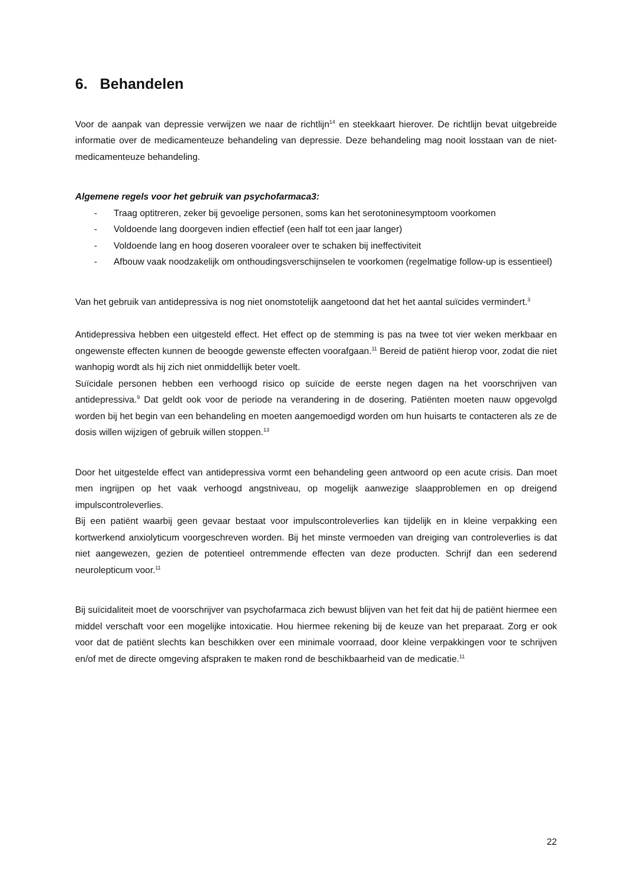6. Behandelen
Voor de aanpak van depressie verwijzen we naar de richtlijn<sup>14</sup> en steekkaart hierover. De richtlijn bevat uitgebreide informatie over de medicamenteuze behandeling van depressie. Deze behandeling mag nooit losstaan van de niet-medicamenteuze behandeling.
Algemene regels voor het gebruik van psychofarmaca3:
- Traag optitreren, zeker bij gevoelige personen, soms kan het serotoninesymptoom voorkomen
- Voldoende lang doorgeven indien effectief (een half tot een jaar langer)
- Voldoende lang en hoog doseren vooraleer over te schaken bij ineffectiviteit
- Afbouw vaak noodzakelijk om onthoudingsverschijnselen te voorkomen (regelmatige follow-up is essentieel)
Van het gebruik van antidepressiva is nog niet onomstotelijk aangetoond dat het het aantal suïcides vermindert.<sup>3</sup>
Antidepressiva hebben een uitgesteld effect. Het effect op de stemming is pas na twee tot vier weken merkbaar en ongewenste effecten kunnen de beoogde gewenste effecten voorafgaan.<sup>11</sup> Bereid de patiënt hierop voor, zodat die niet wanhopig wordt als hij zich niet onmiddellijk beter voelt.
Suïcidale personen hebben een verhoogd risico op suïcide de eerste negen dagen na het voorschrijven van antidepressiva.<sup>9</sup> Dat geldt ook voor de periode na verandering in de dosering. Patiënten moeten nauw opgevolgd worden bij het begin van een behandeling en moeten aangemoedigd worden om hun huisarts te contacteren als ze de dosis willen wijzigen of gebruik willen stoppen.<sup>13</sup>
Door het uitgestelde effect van antidepressiva vormt een behandeling geen antwoord op een acute crisis. Dan moet men ingrijpen op het vaak verhoogd angstniveau, op mogelijk aanwezige slaapproblemen en op dreigend impulscontroleverlies.
Bij een patiënt waarbij geen gevaar bestaat voor impulscontroleverlies kan tijdelijk en in kleine verpakking een kortwerkend anxiolyticum voorgeschreven worden. Bij het minste vermoeden van dreiging van controleverlies is dat niet aangewezen, gezien de potentieel ontremmende effecten van deze producten. Schrijf dan een sederend neurolepticum voor.<sup>11</sup>
Bij suïcidaliteit moet de voorschrijver van psychofarmaca zich bewust blijven van het feit dat hij de patiënt hiermee een middel verschaft voor een mogelijke intoxicatie. Hou hiermee rekening bij de keuze van het preparaat. Zorg er ook voor dat de patiënt slechts kan beschikken over een minimale voorraad, door kleine verpakkingen voor te schrijven en/of met de directe omgeving afspraken te maken rond de beschikbaarheid van de medicatie.<sup>11</sup>
22